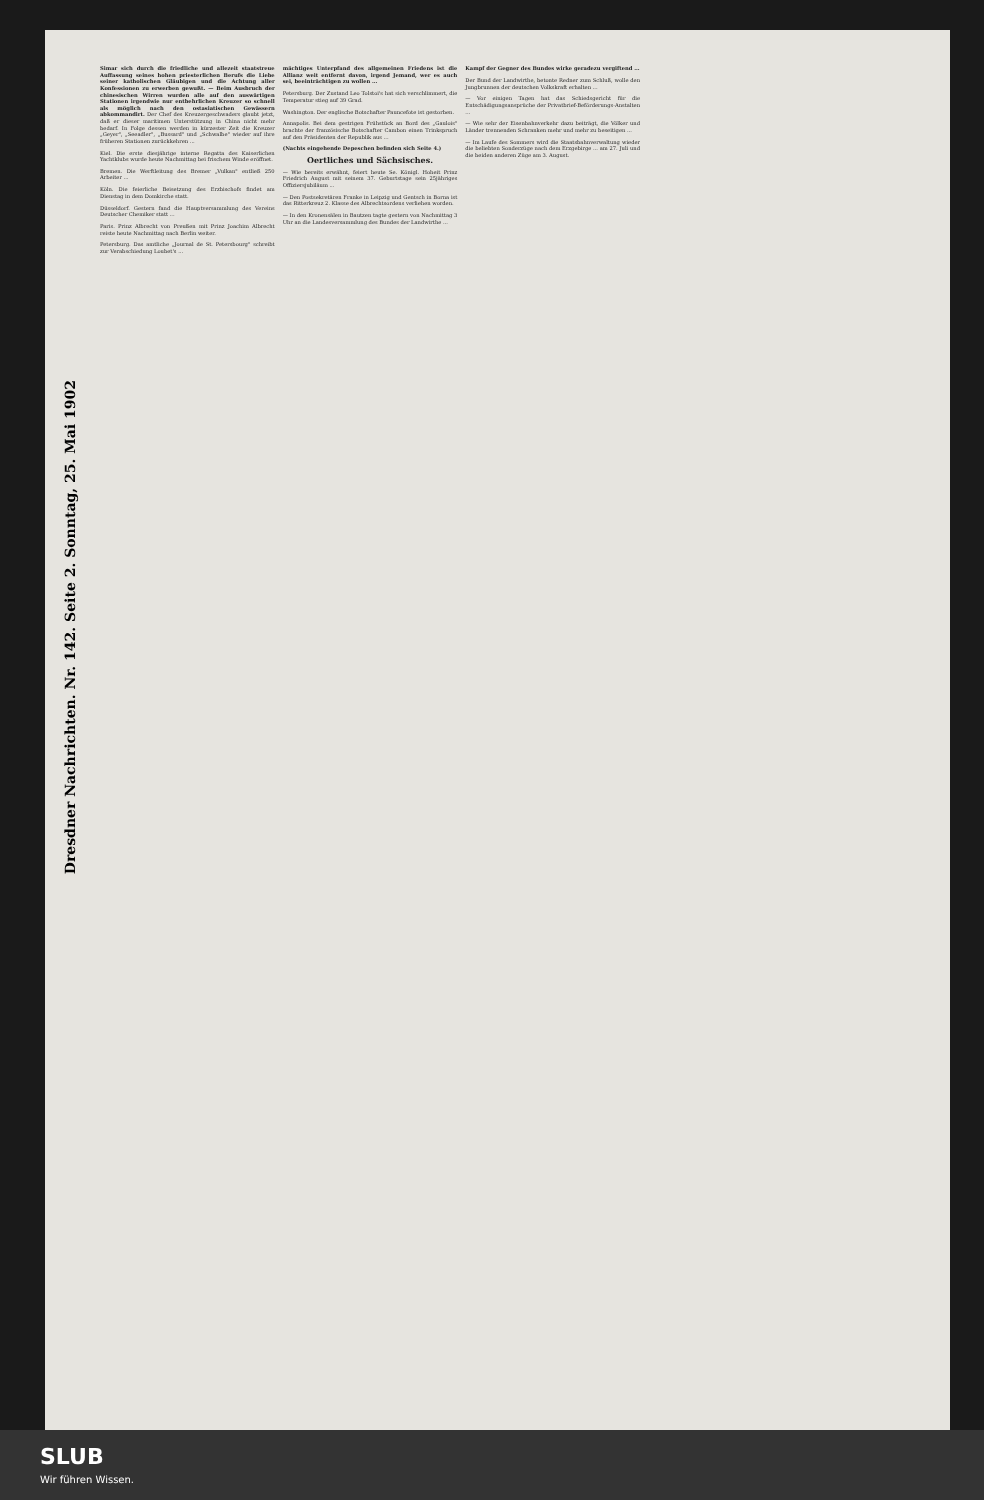Dresdner Nachrichten. Nr. 142. Seite 2. Sonntag, 25. Mai 1902
Simar sich durch die friedliche und allezeit staatstreue Auffassung seines hohen priesterlichen Berufs die Liebe seiner katholischen Gläubigen und die Achtung aller Konfessionen zu erwerben gewußt. — Beim Ausbruch der chinesischen Wirren wurden alle auf den auswärtigen Stationen irgendwie nur entbehrlichen Kreuzer so schnell als möglich nach den ostasiatischen Gewässern abkommandirt. Der Chef des Kreuzergeschwaders glaubt jetzt, daß er dieser maritimen Unterstützung in China nicht mehr bedarf. In Folge dessen werden in kürzester Zeit die Kreuzer „Geyer", „Seeadler", „Bussard" und „Schwalbe" wieder auf ihre früheren Stationen zurückkehren ...
Kiel. Die erste diesjährige interne Regatta des Kaiserlichen Yachtklubs wurde heute Nachmittag bei frischem Winde eröffnet.
Bremen. Die Werftleitung des Bremer „Vulkan" entließ 250 Arbeiter ...
Köln. Die feierliche Beisetzung des Erzbischofs findet am Dienstag in dem Domkirche statt.
Düsseldorf. Gestern fand die Hauptversammlung des Vereins Deutscher Chemiker statt ...
Paris. Prinz Albrecht von Preußen mit Prinz Joachim Albrecht reiste heute Nachmittag nach Berlin weiter.
Petersburg. Das amtliche „Journal de St. Petersbourg" schreibt zur Verabschiedung Loubet's ...
mächtiges Unterpfand des allgemeinen Friedens ist die Allianz weit entfernt davon, irgend Jemand, wer es auch sei, beeinträchtigen zu wollen ...
Petersburg. Der Zustand Leo Tolstoi's hat sich verschlimmert, die Temperatur stieg auf 39 Grad.
Washington. Der englische Botschafter Pauncefote ist gestorben.
Annapolis. Bei dem gestrigen Frühstück an Bord des „Gaulois" brachte der französische Botschafter Cambon einen Trinkspruch auf den Präsidenten der Republik aus ...
(Nachts eingehende Depeschen befinden sich Seite 4.)
Oertliches und Sächsisches.
— Wie bereits erwähnt, feiert heute Se. Königl. Hoheit Prinz Friedrich August mit seinem 37. Geburtstage sein 25jähriges Offiziersjubiläum ...
— Den Postsekretären Franke in Leipzig und Gentsch in Borna ist das Ritterkreuz 2. Klasse des Albrechtsordens verliehen worden.
— In den Kronensälen in Bautzen tagte gestern von Nachmittag 3 Uhr an die Landesversammlung des Bundes der Landwirthe ...
Kampf der Gegner des Bundes wirke geradezu vergiftend ...
Der Bund der Landwirthe, betonte Redner zum Schluß, wolle den Jungbrunnen der deutschen Volkskraft erhalten ...
— Vor einigen Tagen hat das Schiedsgericht für die Entschädigungsansprüche der Privatbrief-Beförderungs-Anstalten ...
— Wie sehr der Eisenbahnverkehr dazu beiträgt, die Völker und Länder trennenden Schranken mehr und mehr zu beseitigen ...
— Im Laufe des Sommers wird die Staatsbahnverwaltung wieder die beliebten Sonderzüge nach dem Erzgebirge ... am 27. Juli und die beiden anderen Züge am 3. August.
SLUB
Wir führen Wissen.